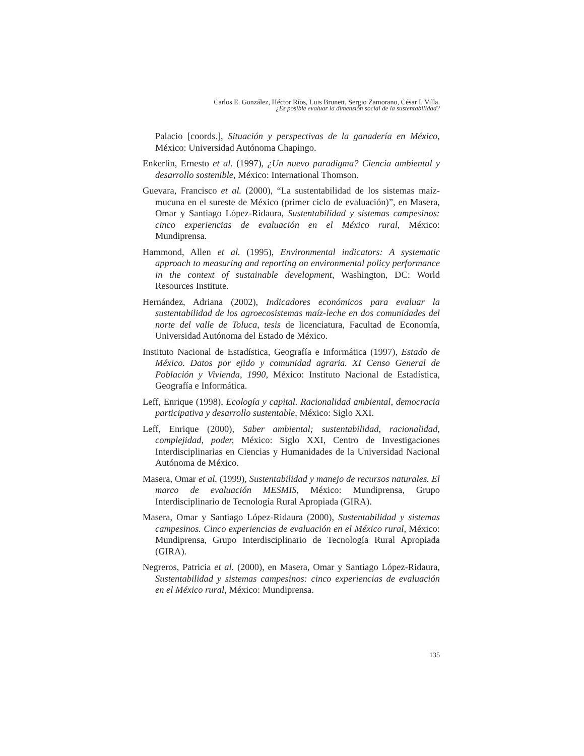Carlos E. González, Héctor Ríos, Luis Brunett, Sergio Zamorano, César I. Villa.
¿Es posible evaluar la dimensión social de la sustentabilidad?
Palacio [coords.], Situación y perspectivas de la ganadería en México, México: Universidad Autónoma Chapingo.
Enkerlin, Ernesto et al. (1997), ¿Un nuevo paradigma? Ciencia ambiental y desarrollo sostenible, México: International Thomson.
Guevara, Francisco et al. (2000), “La sustentabilidad de los sistemas maíz-mucuna en el sureste de México (primer ciclo de evaluación)”, en Masera, Omar y Santiago López-Ridaura, Sustentabilidad y sistemas campesinos: cinco experiencias de evaluación en el México rural, México: Mundiprensa.
Hammond, Allen et al. (1995), Environmental indicators: A systematic approach to measuring and reporting on environmental policy performance in the context of sustainable development, Washington, DC: World Resources Institute.
Hernández, Adriana (2002), Indicadores económicos para evaluar la sustentabilidad de los agroecosistemas maíz-leche en dos comunidades del norte del valle de Toluca, tesis de licenciatura, Facultad de Economía, Universidad Autónoma del Estado de México.
Instituto Nacional de Estadística, Geografía e Informática (1997), Estado de México. Datos por ejido y comunidad agraria. XI Censo General de Población y Vivienda, 1990, México: Instituto Nacional de Estadística, Geografía e Informática.
Leff, Enrique (1998), Ecología y capital. Racionalidad ambiental, democracia participativa y desarrollo sustentable, México: Siglo XXI.
Leff, Enrique (2000), Saber ambiental; sustentabilidad, racionalidad, complejidad, poder, México: Siglo XXI, Centro de Investigaciones Interdisciplinarias en Ciencias y Humanidades de la Universidad Nacional Autónoma de México.
Masera, Omar et al. (1999), Sustentabilidad y manejo de recursos naturales. El marco de evaluación MESMIS, México: Mundiprensa, Grupo Interdisciplinario de Tecnología Rural Apropiada (GIRA).
Masera, Omar y Santiago López-Ridaura (2000), Sustentabilidad y sistemas campesinos. Cinco experiencias de evaluación en el México rural, México: Mundiprensa, Grupo Interdisciplinario de Tecnología Rural Apropiada (GIRA).
Negreros, Patricia et al. (2000), en Masera, Omar y Santiago López-Ridaura, Sustentabilidad y sistemas campesinos: cinco experiencias de evaluación en el México rural, México: Mundiprensa.
135